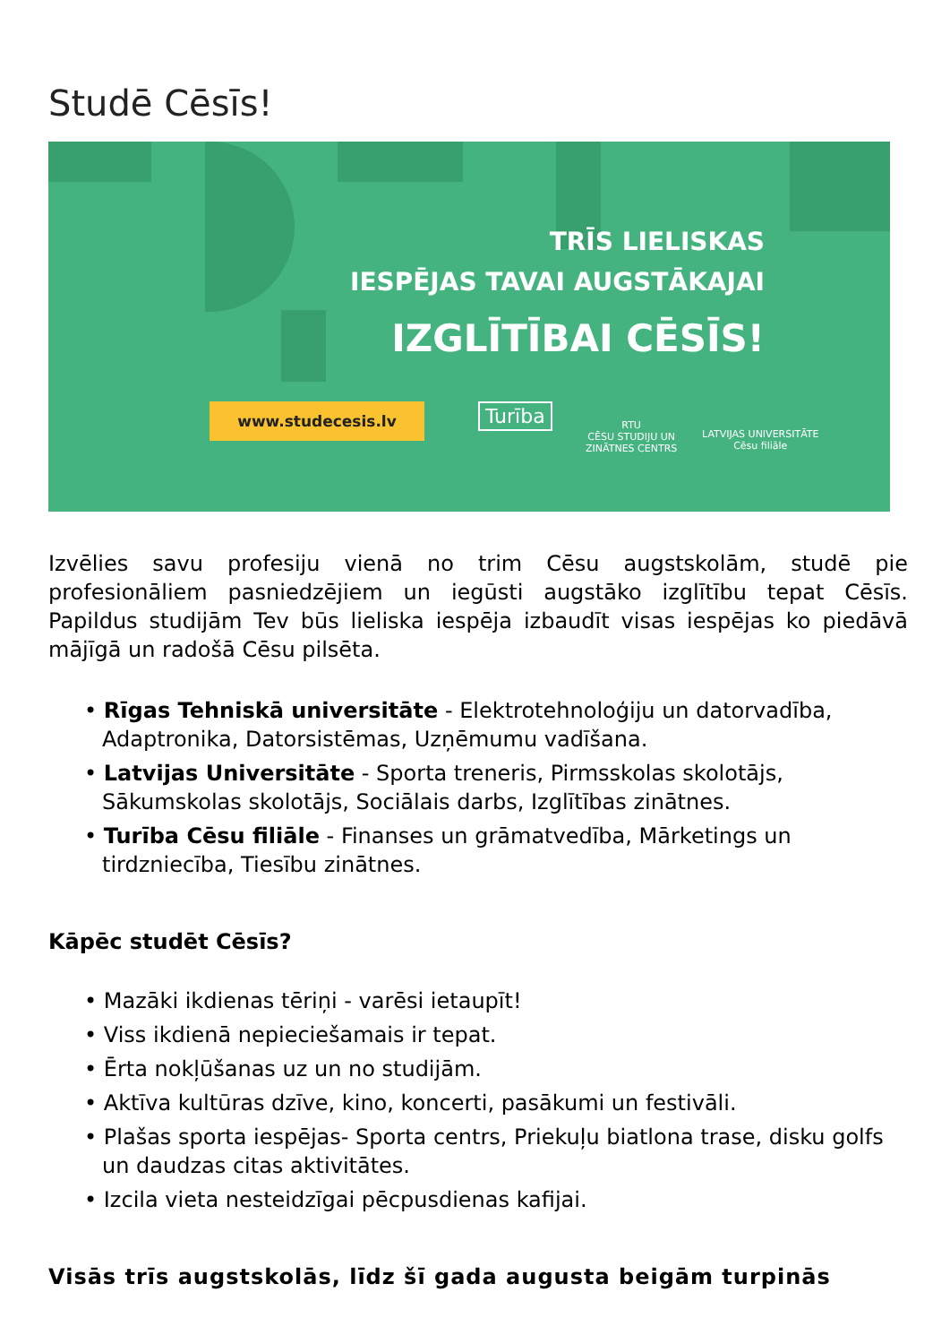Studē Cēsīs!
TRĪS LIELISKAS
IESPĒJAS TAVAI AUGSTĀKAJAI
IZGLĪTĪBAI CĒSĪS!
www.studecesis.lv Turība
RTU
CĒSU STUDIJU UN
ZINĀTNES CENTRS
LATVIJAS UNIVERSITĀTE
Cēsu filiāle
Izvēlies savu profesiju vienā no trim Cēsu augstskolām, studē pie profesionāliem pasniedzējiem un iegūsti augstāko izglītību tepat Cēsīs. Papildus studijām Tev būs lieliska iespēja izbaudīt visas iespējas ko piedāvā mājīgā un radošā Cēsu pilsēta.
• Rīgas Tehniskā universitāte - Elektrotehnoloģiju un datorvadība, Adaptronika, Datorsistēmas, Uzņēmumu vadīšana.
• Latvijas Universitāte - Sporta treneris, Pirmsskolas skolotājs, Sākumskolas skolotājs, Sociālais darbs, Izglītības zinātnes.
• Turība Cēsu filiāle - Finanses un grāmatvedība, Mārketings un tirdzniecība, Tiesību zinātnes.
Kāpēc studēt Cēsīs?
• Mazāki ikdienas tēriņi - varēsi ietaupīt!
• Viss ikdienā nepieciešamais ir tepat.
• Ērta nokļūšanas uz un no studijām.
• Aktīva kultūras dzīve, kino, koncerti, pasākumi un festivāli.
• Plašas sporta iespējas- Sporta centrs, Priekuļu biatlona trase, disku golfs un daudzas citas aktivitātes.
• Izcila vieta nesteidzīgai pēcpusdienas kafijai.
Visās trīs augstskolās, līdz šī gada augusta beigām turpinās